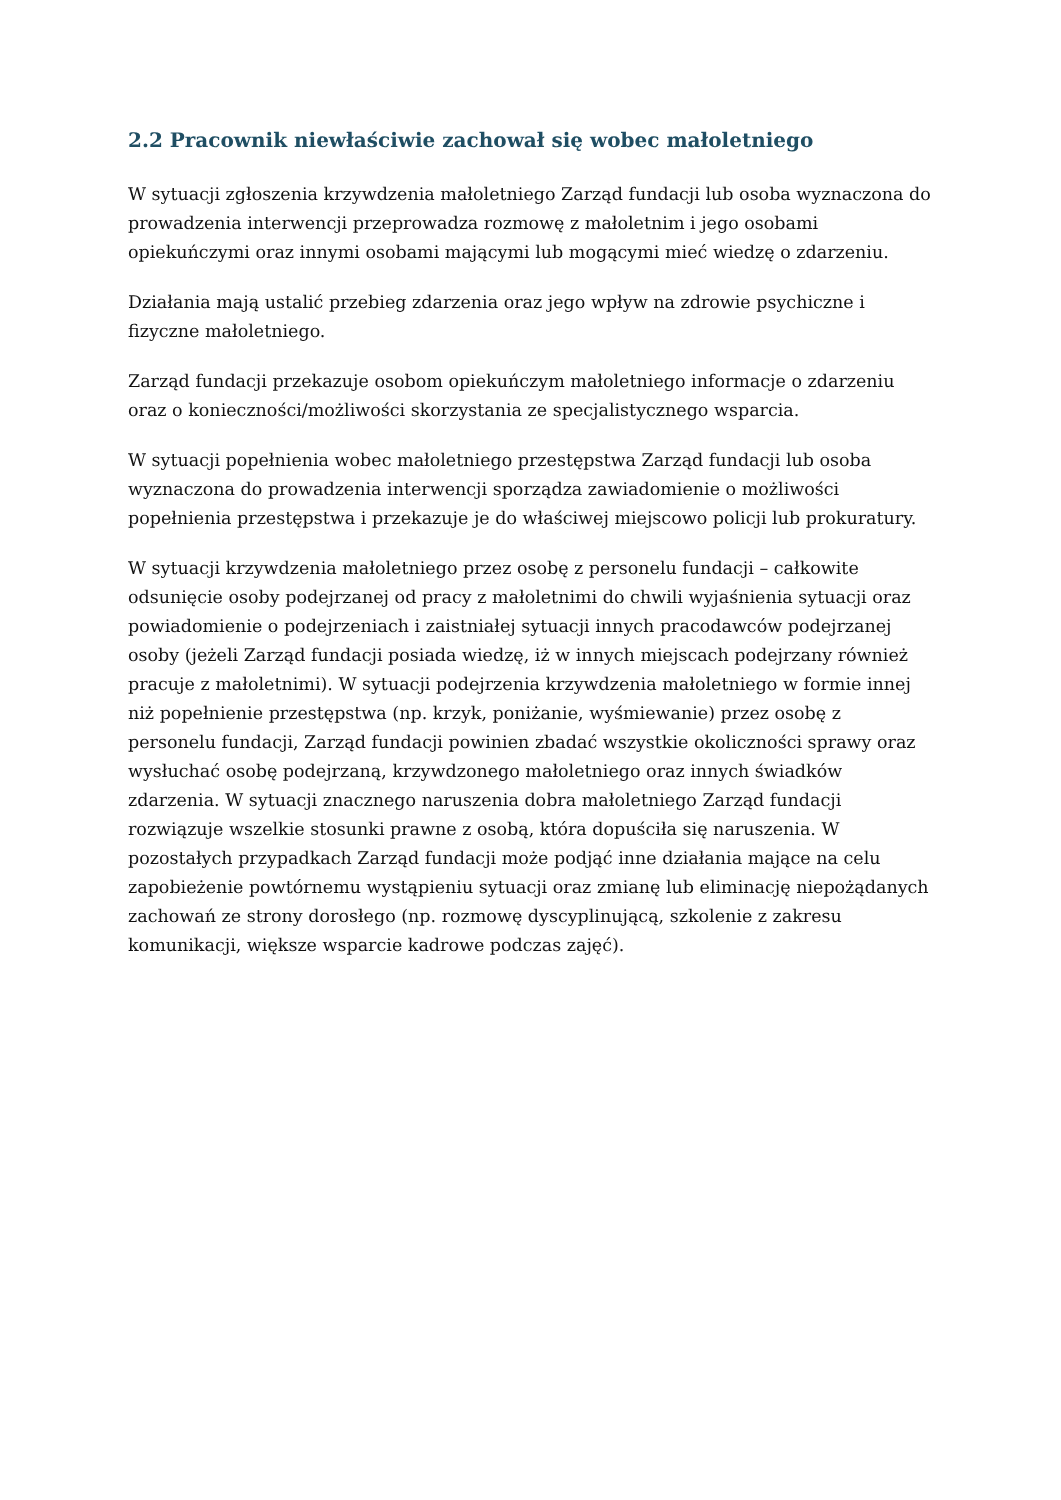2.2 Pracownik niewłaściwie zachował się wobec małoletniego
W sytuacji zgłoszenia krzywdzenia małoletniego Zarząd fundacji lub osoba wyznaczona do prowadzenia interwencji przeprowadza rozmowę z małoletnim i jego osobami opiekuńczymi oraz innymi osobami mającymi lub mogącymi mieć wiedzę o zdarzeniu.
Działania mają ustalić przebieg zdarzenia oraz jego wpływ na zdrowie psychiczne i fizyczne małoletniego.
Zarząd fundacji przekazuje osobom opiekuńczym małoletniego informacje o zdarzeniu oraz o konieczności/możliwości skorzystania ze specjalistycznego wsparcia.
W sytuacji popełnienia wobec małoletniego przestępstwa Zarząd fundacji lub osoba wyznaczona do prowadzenia interwencji sporządza zawiadomienie o możliwości popełnienia przestępstwa i przekazuje je do właściwej miejscowo policji lub prokuratury.
W sytuacji krzywdzenia małoletniego przez osobę z personelu fundacji – całkowite odsunięcie osoby podejrzanej od pracy z małoletnimi do chwili wyjaśnienia sytuacji oraz powiadomienie o podejrzeniach i zaistniałej sytuacji innych pracodawców podejrzanej osoby (jeżeli Zarząd fundacji posiada wiedzę, iż w innych miejscach podejrzany również pracuje z małoletnimi). W sytuacji podejrzenia krzywdzenia małoletniego w formie innej niż popełnienie przestępstwa (np. krzyk, poniżanie, wyśmiewanie) przez osobę z personelu fundacji, Zarząd fundacji powinien zbadać wszystkie okoliczności sprawy oraz wysłuchać osobę podejrzaną, krzywdzonego małoletniego oraz innych świadków zdarzenia. W sytuacji znacznego naruszenia dobra małoletniego Zarząd fundacji rozwiązuje wszelkie stosunki prawne z osobą, która dopuściła się naruszenia. W pozostałych przypadkach Zarząd fundacji może podjąć inne działania mające na celu zapobieżenie powtórnemu wystąpieniu sytuacji oraz zmianę lub eliminację niepożądanych zachowań ze strony dorosłego (np. rozmowę dyscyplinującą, szkolenie z zakresu komunikacji, większe wsparcie kadrowe podczas zajęć).